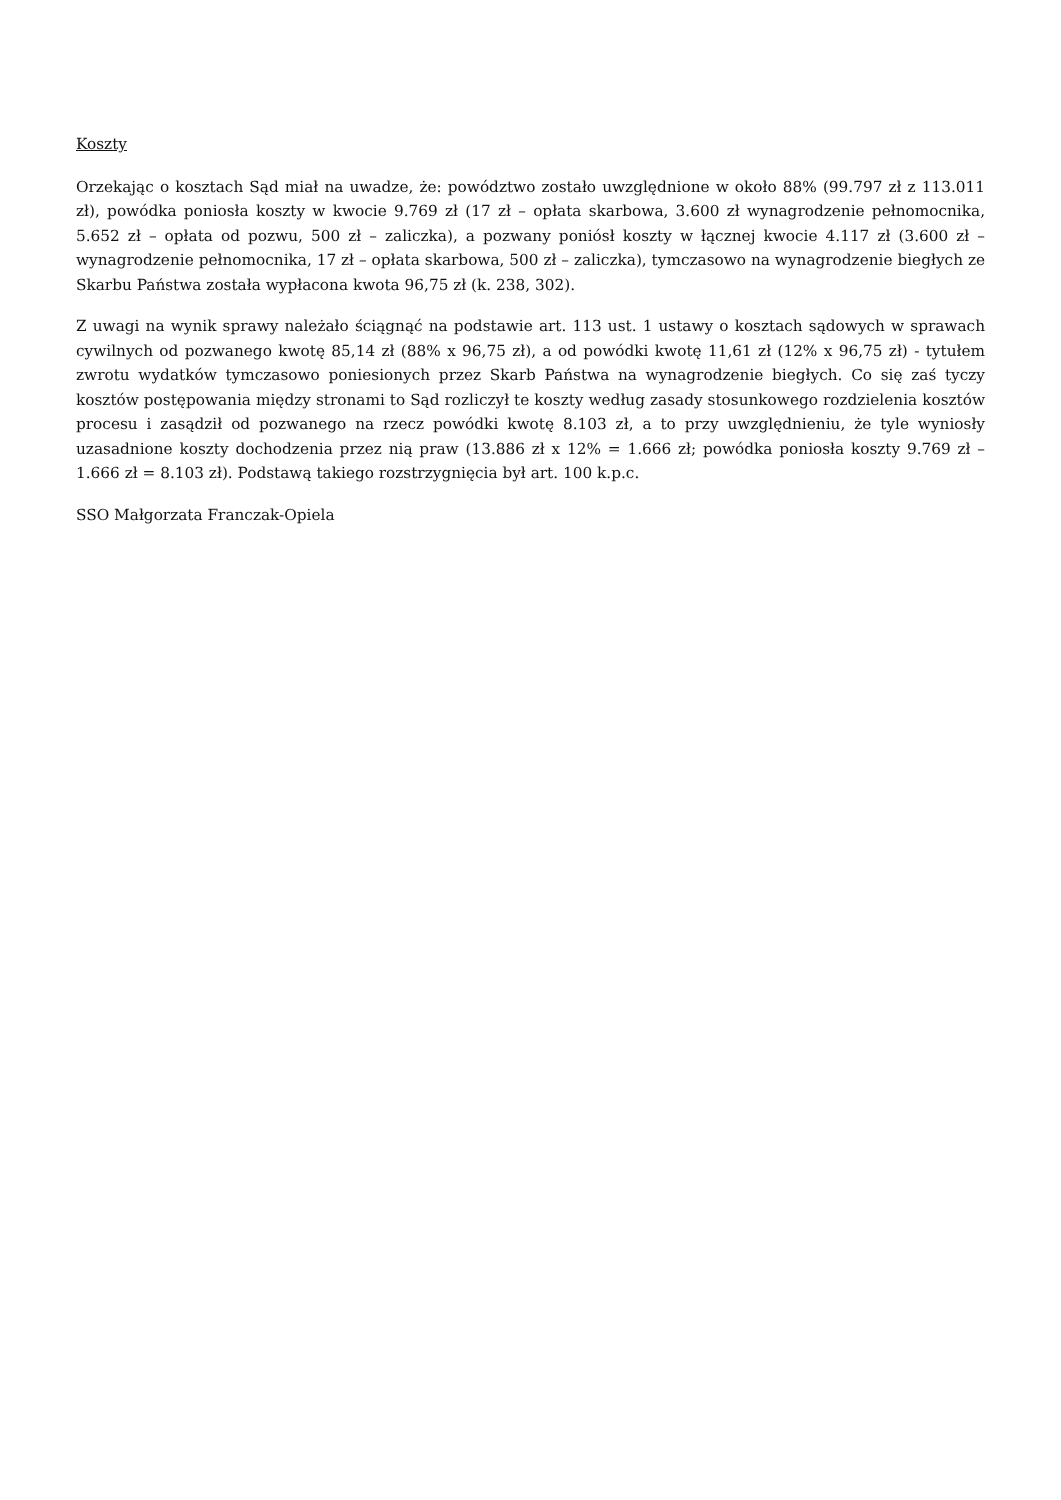Koszty
Orzekając o kosztach Sąd miał na uwadze, że: powództwo zostało uwzględnione w około 88% (99.797 zł z 113.011 zł), powódka poniosła koszty w kwocie 9.769 zł (17 zł – opłata skarbowa, 3.600 zł wynagrodzenie pełnomocnika, 5.652 zł – opłata od pozwu, 500 zł – zaliczka), a pozwany poniósł koszty w łącznej kwocie 4.117 zł (3.600 zł – wynagrodzenie pełnomocnika, 17 zł – opłata skarbowa, 500 zł – zaliczka), tymczasowo na wynagrodzenie biegłych ze Skarbu Państwa została wypłacona kwota 96,75 zł (k. 238, 302).
Z uwagi na wynik sprawy należało ściągnąć na podstawie art. 113 ust. 1 ustawy o kosztach sądowych w sprawach cywilnych od pozwanego kwotę 85,14 zł (88% x 96,75 zł), a od powódki kwotę 11,61 zł (12% x 96,75 zł) - tytułem zwrotu wydatków tymczasowo poniesionych przez Skarb Państwa na wynagrodzenie biegłych. Co się zaś tyczy kosztów postępowania między stronami to Sąd rozliczył te koszty według zasady stosunkowego rozdzielenia kosztów procesu i zasądził od pozwanego na rzecz powódki kwotę 8.103 zł, a to przy uwzględnieniu, że tyle wyniosły uzasadnione koszty dochodzenia przez nią praw (13.886 zł x 12% = 1.666 zł; powódka poniosła koszty 9.769 zł – 1.666 zł = 8.103 zł). Podstawą takiego rozstrzygnięcia był art. 100 k.p.c.
SSO Małgorzata Franczak-Opiela